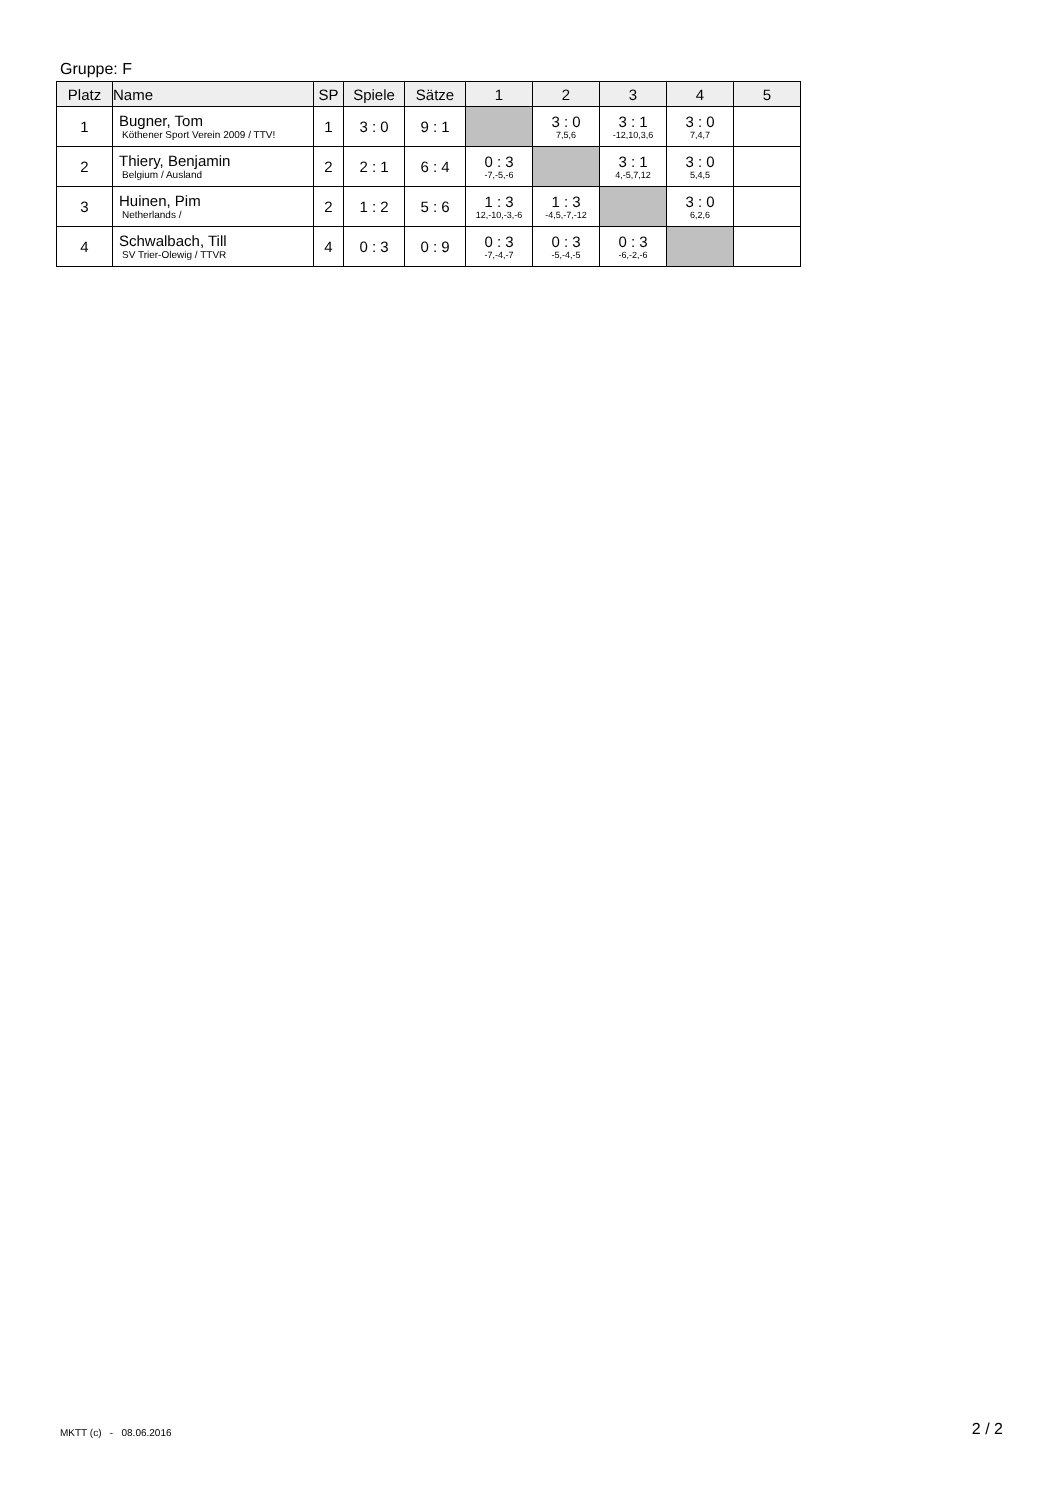Gruppe: F
| Platz | Name | SP | Spiele | Sätze | 1 | 2 | 3 | 4 | 5 |
| --- | --- | --- | --- | --- | --- | --- | --- | --- | --- |
| 1 | Bugner, Tom Köthener Sport Verein 2009 / TTV! | 1 | 3 : 0 | 9 : 1 | | 3 : 0 7,5,6 | 3 : 1 -12,10,3,6 | 3 : 0 7,4,7 | |
| 2 | Thiery, Benjamin Belgium / Ausland | 2 | 2 : 1 | 6 : 4 | 0 : 3 -7,-5,-6 | | 3 : 1 4,-5,7,12 | 3 : 0 5,4,5 | |
| 3 | Huinen, Pim Netherlands / | 2 | 1 : 2 | 5 : 6 | 1 : 3 12,-10,-3,-6 | 1 : 3 -4,5,-7,-12 | | 3 : 0 6,2,6 | |
| 4 | Schwalbach, Till SV Trier-Olewig / TTVR | 4 | 0 : 3 | 0 : 9 | 0 : 3 -7,-4,-7 | 0 : 3 -5,-4,-5 | 0 : 3 -6,-2,-6 | | |
MKTT (c) - 08.06.2016 2 / 2